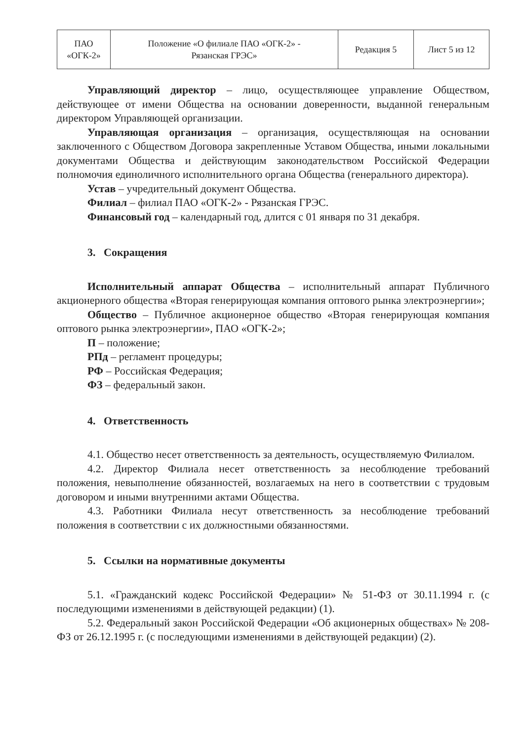| ПАО «ОГК-2» | Положение «О филиале ПАО «ОГК-2» - Рязанская ГРЭС» | Редакция 5 | Лист 5 из 12 |
Управляющий директор – лицо, осуществляющее управление Обществом, действующее от имени Общества на основании доверенности, выданной генеральным директором Управляющей организации.
Управляющая организация – организация, осуществляющая на основании заключенного с Обществом Договора закрепленные Уставом Общества, иными локальными документами Общества и действующим законодательством Российской Федерации полномочия единоличного исполнительного органа Общества (генерального директора).
Устав – учредительный документ Общества.
Филиал – филиал ПАО «ОГК-2» - Рязанская ГРЭС.
Финансовый год – календарный год, длится с 01 января по 31 декабря.
3. Сокращения
Исполнительный аппарат Общества – исполнительный аппарат Публичного акционерного общества «Вторая генерирующая компания оптового рынка электроэнергии»;
Общество – Публичное акционерное общество «Вторая генерирующая компания оптового рынка электроэнергии», ПАО «ОГК-2»;
П – положение;
РПд – регламент процедуры;
РФ – Российская Федерация;
ФЗ – федеральный закон.
4. Ответственность
4.1. Общество несет ответственность за деятельность, осуществляемую Филиалом.
4.2. Директор Филиала несет ответственность за несоблюдение требований положения, невыполнение обязанностей, возлагаемых на него в соответствии с трудовым договором и иными внутренними актами Общества.
4.3. Работники Филиала несут ответственность за несоблюдение требований положения в соответствии с их должностными обязанностями.
5. Ссылки на нормативные документы
5.1. «Гражданский кодекс Российской Федерации» № 51-ФЗ от 30.11.1994 г. (с последующими изменениями в действующей редакции) (1).
5.2. Федеральный закон Российской Федерации «Об акционерных обществах» № 208-ФЗ от 26.12.1995 г. (с последующими изменениями в действующей редакции) (2).